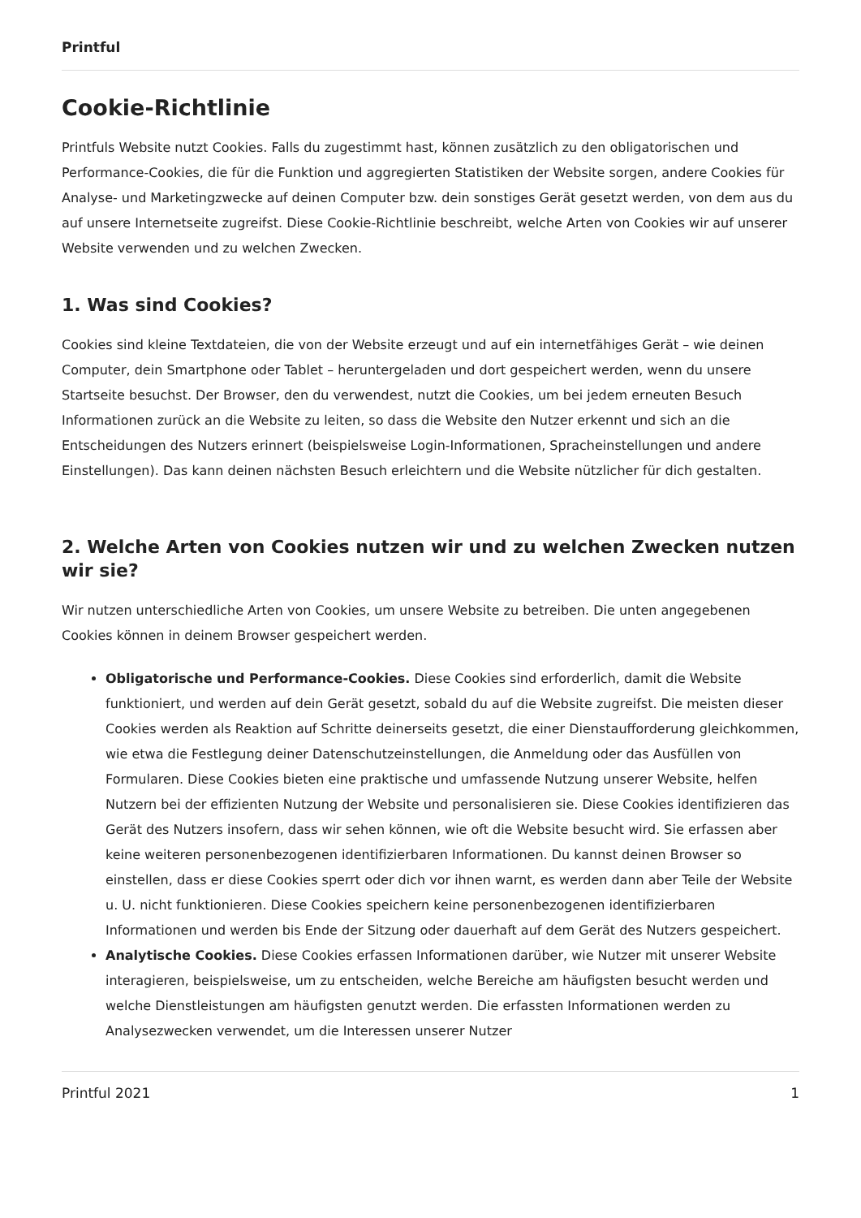Printful
Cookie-Richtlinie
Printfuls Website nutzt Cookies. Falls du zugestimmt hast, können zusätzlich zu den obligatorischen und Performance-Cookies, die für die Funktion und aggregierten Statistiken der Website sorgen, andere Cookies für Analyse- und Marketingzwecke auf deinen Computer bzw. dein sonstiges Gerät gesetzt werden, von dem aus du auf unsere Internetseite zugreifst. Diese Cookie-Richtlinie beschreibt, welche Arten von Cookies wir auf unserer Website verwenden und zu welchen Zwecken.
1. Was sind Cookies?
Cookies sind kleine Textdateien, die von der Website erzeugt und auf ein internetfähiges Gerät – wie deinen Computer, dein Smartphone oder Tablet – heruntergeladen und dort gespeichert werden, wenn du unsere Startseite besuchst. Der Browser, den du verwendest, nutzt die Cookies, um bei jedem erneuten Besuch Informationen zurück an die Website zu leiten, so dass die Website den Nutzer erkennt und sich an die Entscheidungen des Nutzers erinnert (beispielsweise Login-Informationen, Spracheinstellungen und andere Einstellungen). Das kann deinen nächsten Besuch erleichtern und die Website nützlicher für dich gestalten.
2. Welche Arten von Cookies nutzen wir und zu welchen Zwecken nutzen wir sie?
Wir nutzen unterschiedliche Arten von Cookies, um unsere Website zu betreiben. Die unten angegebenen Cookies können in deinem Browser gespeichert werden.
Obligatorische und Performance-Cookies. Diese Cookies sind erforderlich, damit die Website funktioniert, und werden auf dein Gerät gesetzt, sobald du auf die Website zugreifst. Die meisten dieser Cookies werden als Reaktion auf Schritte deinerseits gesetzt, die einer Dienstaufforderung gleichkommen, wie etwa die Festlegung deiner Datenschutzeinstellungen, die Anmeldung oder das Ausfüllen von Formularen. Diese Cookies bieten eine praktische und umfassende Nutzung unserer Website, helfen Nutzern bei der effizienten Nutzung der Website und personalisieren sie. Diese Cookies identifizieren das Gerät des Nutzers insofern, dass wir sehen können, wie oft die Website besucht wird. Sie erfassen aber keine weiteren personenbezogenen identifizierbaren Informationen. Du kannst deinen Browser so einstellen, dass er diese Cookies sperrt oder dich vor ihnen warnt, es werden dann aber Teile der Website u. U. nicht funktionieren. Diese Cookies speichern keine personenbezogenen identifizierbaren Informationen und werden bis Ende der Sitzung oder dauerhaft auf dem Gerät des Nutzers gespeichert.
Analytische Cookies. Diese Cookies erfassen Informationen darüber, wie Nutzer mit unserer Website interagieren, beispielsweise, um zu entscheiden, welche Bereiche am häufigsten besucht werden und welche Dienstleistungen am häufigsten genutzt werden. Die erfassten Informationen werden zu Analysezwecken verwendet, um die Interessen unserer Nutzer
Printful 2021 1